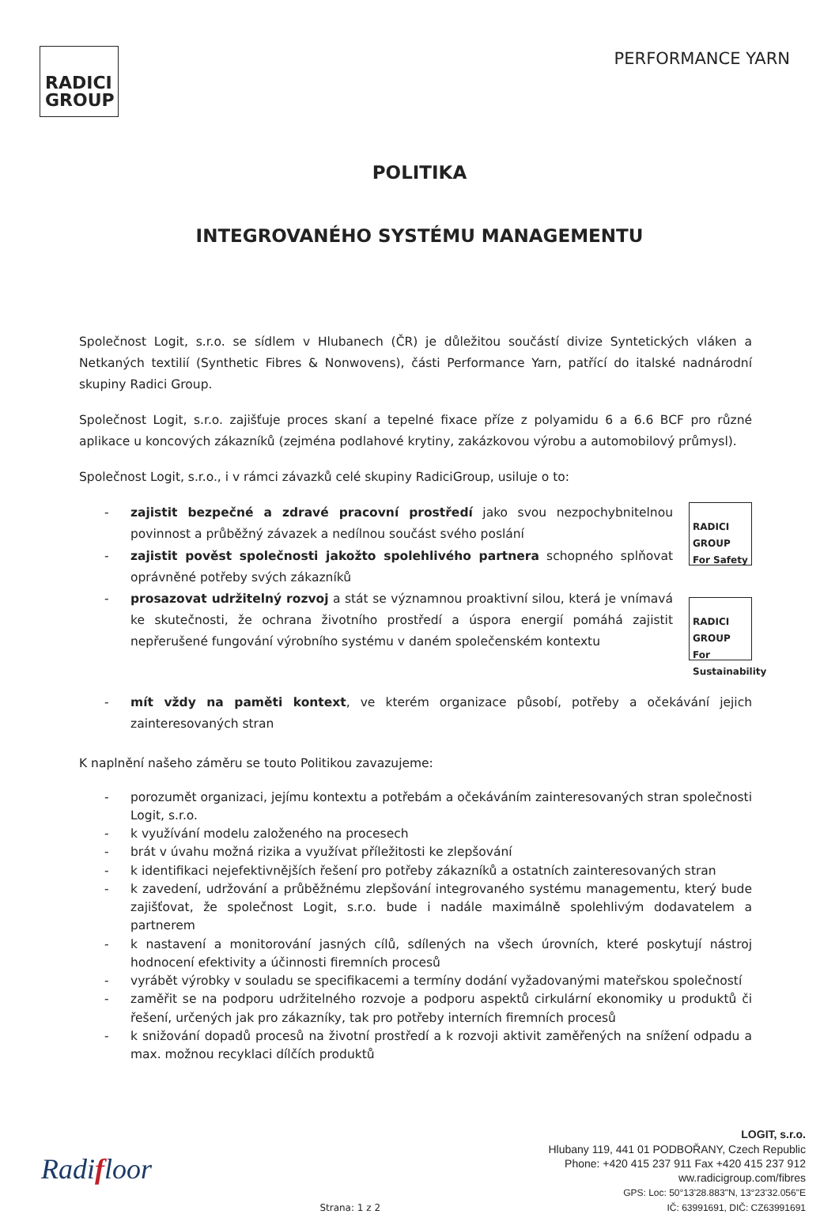RADICI
GROUP
PERFORMANCE YARN
POLITIKA
INTEGROVANÉHO SYSTÉMU MANAGEMENTU
Společnost Logit, s.r.o. se sídlem v Hlubanech (ČR) je důležitou součástí divize Syntetických vláken a Netkaných textilií (Synthetic Fibres & Nonwovens), části Performance Yarn, patřící do italské nadnárodní skupiny Radici Group.
Společnost Logit, s.r.o. zajišťuje proces skaní a tepelné fixace příze z polyamidu 6 a 6.6 BCF pro různé aplikace u koncových zákazníků (zejména podlahové krytiny, zakázkovou výrobu a automobilový průmysl).
Společnost Logit, s.r.o., i v rámci závazků celé skupiny RadiciGroup, usiluje o to:
- zajistit bezpečné a zdravé pracovní prostředí jako svou nezpochybnitelnou povinnost a průběžný závazek a nedílnou součást svého poslání
- zajistit pověst společnosti jakožto spolehlivého partnera schopného splňovat oprávněné potřeby svých zákazníků
- prosazovat udržitelný rozvoj a stát se významnou proaktivní silou, která je vnímavá ke skutečnosti, že ochrana životního prostředí a úspora energií pomáhá zajistit nepřerušené fungování výrobního systému v daném společenském kontextu
RADICI GROUP For Safety
RADICI GROUP For Sustainability
- mít vždy na paměti kontext, ve kterém organizace působí, potřeby a očekávání jejich zainteresovaných stran
K naplnění našeho záměru se touto Politikou zavazujeme:
- porozumět organizaci, jejímu kontextu a potřebám a očekáváním zainteresovaných stran společnosti Logit, s.r.o.
- k využívání modelu založeného na procesech
- brát v úvahu možná rizika a využívat příležitosti ke zlepšování
- k identifikaci nejefektivnějších řešení pro potřeby zákazníků a ostatních zainteresovaných stran
- k zavedení, udržování a průběžnému zlepšování integrovaného systému managementu, který bude zajišťovat, že společnost Logit, s.r.o. bude i nadále maximálně spolehlivým dodavatelem a partnerem
- k nastavení a monitorování jasných cílů, sdílených na všech úrovních, které poskytují nástroj hodnocení efektivity a účinnosti firemních procesů
- vyrábět výrobky v souladu se specifikacemi a termíny dodání vyžadovanými mateřskou společností
- zaměřit se na podporu udržitelného rozvoje a podporu aspektů cirkulární ekonomiky u produktů či řešení, určených jak pro zákazníky, tak pro potřeby interních firemních procesů
- k snižování dopadů procesů na životní prostředí a k rozvoji aktivit zaměřených na snížení odpadu a max. možnou recyklaci dílčích produktů
Radifloor
Strana: 1 z 2
LOGIT, s.r.o.
Hlubany 119, 441 01 PODBOŘANY, Czech Republic
Phone: +420 415 237 911 Fax +420 415 237 912
ww.radicigroup.com/fibres
GPS: Loc: 50°13'28.883"N, 13°23'32.056"E
IČ: 63991691, DIČ: CZ63991691